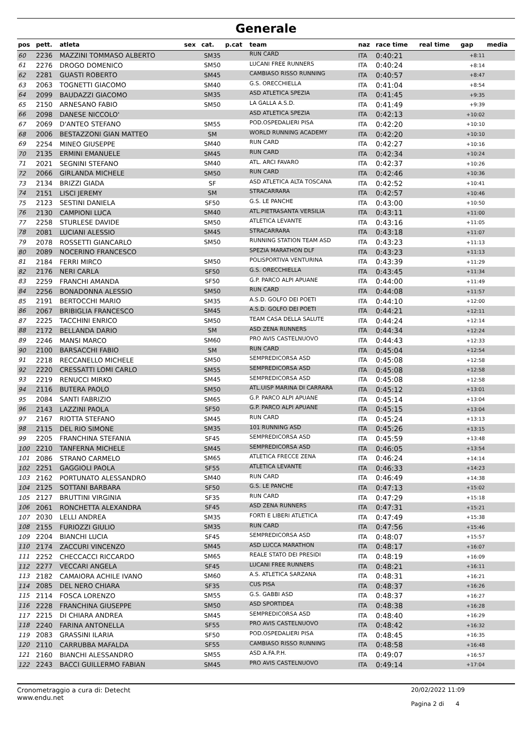Generale
| pos | pett. | atleta | sex | cat. | p.cat | team | naz | race time | real time | gap | media |
| --- | --- | --- | --- | --- | --- | --- | --- | --- | --- | --- | --- |
| 60 | 2236 | MAZZINI TOMMASO ALBERTO | | SM35 | | RUN CARD | ITA | 0:40:21 | | +8:11 | |
| 61 | 2276 | DROGO DOMENICO | | SM50 | | LUCANI FREE RUNNERS | ITA | 0:40:24 | | +8:14 | |
| 62 | 2281 | GUASTI ROBERTO | | SM45 | | CAMBIASO RISSO RUNNING | ITA | 0:40:57 | | +8:47 | |
| 63 | 2063 | TOGNETTI GIACOMO | | SM40 | | G.S. ORECCHIELLA | ITA | 0:41:04 | | +8:54 | |
| 64 | 2099 | BAUDAZZI GIACOMO | | SM35 | | ASD ATLETICA SPEZIA | ITA | 0:41:45 | | +9:35 | |
| 65 | 2150 | ARNESANO FABIO | | SM50 | | LA GALLA A.S.D. | ITA | 0:41:49 | | +9:39 | |
| 66 | 2098 | DANESE NICCOLO' | | | | ASD ATLETICA SPEZIA | ITA | 0:42:13 | | +10:02 | |
| 67 | 2069 | D'ANTEO STEFANO | | SM55 | | POD.OSPEDALIERI PISA | ITA | 0:42:20 | | +10:10 | |
| 68 | 2006 | BESTAZZONI GIAN MATTEO | | SM | | WORLD RUNNING ACADEMY | ITA | 0:42:20 | | +10:10 | |
| 69 | 2254 | MINEO GIUSEPPE | | SM40 | | RUN CARD | ITA | 0:42:27 | | +10:16 | |
| 70 | 2135 | ERMINI EMANUELE | | SM45 | | RUN CARD | ITA | 0:42:34 | | +10:24 | |
| 71 | 2021 | SEGNINI STEFANO | | SM40 | | ATL. ARCI FAVARO | ITA | 0:42:37 | | +10:26 | |
| 72 | 2066 | GIRLANDA MICHELE | | SM50 | | RUN CARD | ITA | 0:42:46 | | +10:36 | |
| 73 | 2134 | BRIZZI GIADA | | SF | | ASD ATLETICA ALTA TOSCANA | ITA | 0:42:52 | | +10:41 | |
| 74 | 2151 | LISCI JEREMY | | SM | | STRACARRARA | ITA | 0:42:57 | | +10:46 | |
| 75 | 2123 | SESTINI DANIELA | | SF50 | | G.S. LE PANCHE | ITA | 0:43:00 | | +10:50 | |
| 76 | 2130 | CAMPIONI LUCA | | SM40 | | ATL.PIETRASANTA VERSILIA | ITA | 0:43:11 | | +11:00 | |
| 77 | 2258 | STURLESE DAVIDE | | SM50 | | ATLETICA LEVANTE | ITA | 0:43:16 | | +11:05 | |
| 78 | 2081 | LUCIANI ALESSIO | | SM45 | | STRACARRARA | ITA | 0:43:18 | | +11:07 | |
| 79 | 2078 | ROSSETTI GIANCARLO | | SM50 | | RUNNING STATION TEAM ASD | ITA | 0:43:23 | | +11:13 | |
| 80 | 2089 | NOCERINO FRANCESCO | | | | SPEZIA MARATHON DLF | ITA | 0:43:23 | | +11:13 | |
| 81 | 2184 | FERRI MIRCO | | SM50 | | POLISPORTIVA VENTURINA | ITA | 0:43:39 | | +11:29 | |
| 82 | 2176 | NERI CARLA | | SF50 | | G.S. ORECCHIELLA | ITA | 0:43:45 | | +11:34 | |
| 83 | 2259 | FRANCHI AMANDA | | SF50 | | G.P. PARCO ALPI APUANE | ITA | 0:44:00 | | +11:49 | |
| 84 | 2256 | BONADONNA ALESSIO | | SM50 | | RUN CARD | ITA | 0:44:08 | | +11:57 | |
| 85 | 2191 | BERTOCCHI MARIO | | SM35 | | A.S.D. GOLFO DEI POETI | ITA | 0:44:10 | | +12:00 | |
| 86 | 2067 | BRIBIGLIA FRANCESCO | | SM45 | | A.S.D. GOLFO DEI POETI | ITA | 0:44:21 | | +12:11 | |
| 87 | 2225 | TACCHINI ENRICO | | SM50 | | TEAM CASA DELLA SALUTE | ITA | 0:44:24 | | +12:14 | |
| 88 | 2172 | BELLANDA DARIO | | SM | | ASD ZENA RUNNERS | ITA | 0:44:34 | | +12:24 | |
| 89 | 2246 | MANSI MARCO | | SM60 | | PRO AVIS CASTELNUOVO | ITA | 0:44:43 | | +12:33 | |
| 90 | 2100 | BARSACCHI FABIO | | SM | | RUN CARD | ITA | 0:45:04 | | +12:54 | |
| 91 | 2218 | RECCANELLO MICHELE | | SM50 | | SEMPREDICORSA ASD | ITA | 0:45:08 | | +12:58 | |
| 92 | 2220 | CRESSATTI LOMI CARLO | | SM55 | | SEMPREDICORSA ASD | ITA | 0:45:08 | | +12:58 | |
| 93 | 2219 | RENUCCI MIRKO | | SM45 | | SEMPREDICORSA ASD | ITA | 0:45:08 | | +12:58 | |
| 94 | 2116 | BUTERA PAOLO | | SM50 | | ATL.UISP MARINA DI CARRARA | ITA | 0:45:12 | | +13:01 | |
| 95 | 2084 | SANTI FABRIZIO | | SM65 | | G.P. PARCO ALPI APUANE | ITA | 0:45:14 | | +13:04 | |
| 96 | 2143 | LAZZINI PAOLA | | SF50 | | G.P. PARCO ALPI APUANE | ITA | 0:45:15 | | +13:04 | |
| 97 | 2167 | RIOTTA STEFANO | | SM45 | | RUN CARD | ITA | 0:45:24 | | +13:13 | |
| 98 | 2115 | DEL RIO SIMONE | | SM35 | | 101 RUNNING ASD | ITA | 0:45:26 | | +13:15 | |
| 99 | 2205 | FRANCHINA STEFANIA | | SF45 | | SEMPREDICORSA ASD | ITA | 0:45:59 | | +13:48 | |
| 100 | 2210 | TANFERNA MICHELE | | SM45 | | SEMPREDICORSA ASD | ITA | 0:46:05 | | +13:54 | |
| 101 | 2086 | STRANO CARMELO | | SM65 | | ATLETICA FRECCE ZENA | ITA | 0:46:24 | | +14:14 | |
| 102 | 2251 | GAGGIOLI PAOLA | | SF55 | | ATLETICA LEVANTE | ITA | 0:46:33 | | +14:23 | |
| 103 | 2162 | PORTUNATO ALESSANDRO | | SM40 | | RUN CARD | ITA | 0:46:49 | | +14:38 | |
| 104 | 2125 | SOTTANI BARBARA | | SF50 | | G.S. LE PANCHE | ITA | 0:47:13 | | +15:02 | |
| 105 | 2127 | BRUTTINI VIRGINIA | | SF35 | | RUN CARD | ITA | 0:47:29 | | +15:18 | |
| 106 | 2061 | RONCHETTA ALEXANDRA | | SF45 | | ASD ZENA RUNNERS | ITA | 0:47:31 | | +15:21 | |
| 107 | 2030 | LELLI ANDREA | | SM35 | | FORTI E LIBERI ATLETICA | ITA | 0:47:49 | | +15:38 | |
| 108 | 2155 | FURIOZZI GIULIO | | SM35 | | RUN CARD | ITA | 0:47:56 | | +15:46 | |
| 109 | 2204 | BIANCHI LUCIA | | SF45 | | SEMPREDICORSA ASD | ITA | 0:48:07 | | +15:57 | |
| 110 | 2174 | ZACCURI VINCENZO | | SM45 | | ASD LUCCA MARATHON | ITA | 0:48:17 | | +16:07 | |
| 111 | 2252 | CHECCACCI RICCARDO | | SM65 | | REALE STATO DEI PRESIDI | ITA | 0:48:19 | | +16:09 | |
| 112 | 2277 | VECCARI ANGELA | | SF45 | | LUCANI FREE RUNNERS | ITA | 0:48:21 | | +16:11 | |
| 113 | 2182 | CAMAIORA ACHILE IVANO | | SM60 | | A.S. ATLETICA SARZANA | ITA | 0:48:31 | | +16:21 | |
| 114 | 2085 | DEL NERO CHIARA | | SF35 | | CUS PISA | ITA | 0:48:37 | | +16:26 | |
| 115 | 2114 | FOSCA LORENZO | | SM55 | | G.S. GABBI ASD | ITA | 0:48:37 | | +16:27 | |
| 116 | 2228 | FRANCHINA GIUSEPPE | | SM50 | | ASD SPORTIDEA | ITA | 0:48:38 | | +16:28 | |
| 117 | 2215 | DI CHIARA ANDREA | | SM45 | | SEMPREDICORSA ASD | ITA | 0:48:40 | | +16:29 | |
| 118 | 2240 | FARINA ANTONELLA | | SF55 | | PRO AVIS CASTELNUOVO | ITA | 0:48:42 | | +16:32 | |
| 119 | 2083 | GRASSINI ILARIA | | SF50 | | POD.OSPEDALIERI PISA | ITA | 0:48:45 | | +16:35 | |
| 120 | 2110 | CARRUBBA MAFALDA | | SF55 | | CAMBIASO RISSO RUNNING | ITA | 0:48:58 | | +16:48 | |
| 121 | 2160 | BIANCHI ALESSANDRO | | SM55 | | ASD A.FA.P.H. | ITA | 0:49:07 | | +16:57 | |
| 122 | 2243 | BACCI GUILLERMO FABIAN | | SM45 | | PRO AVIS CASTELNUOVO | ITA | 0:49:14 | | +17:04 | |
Cronometraggio a cura di: Detecht
www.endu.net
20/02/2022 11:09
Pagina 2 di 4